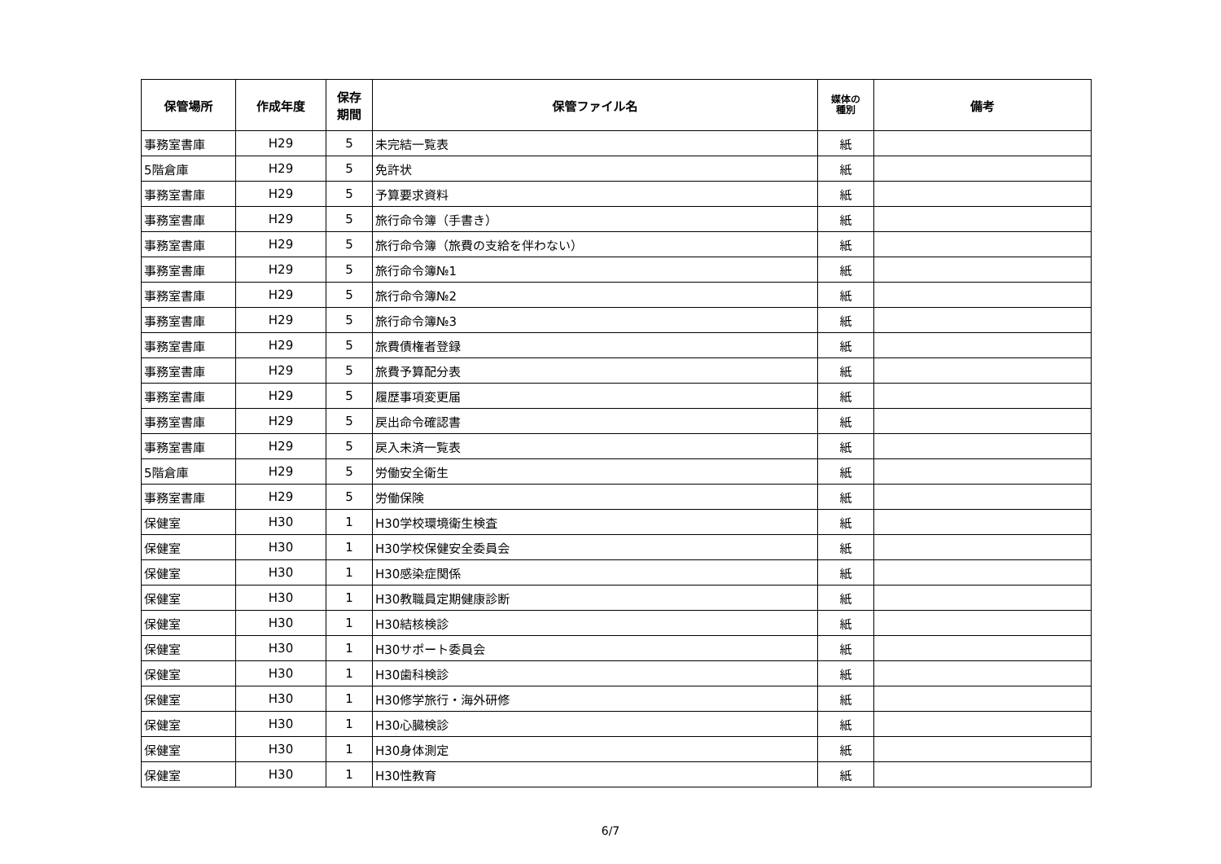| 保管場所 | 作成年度 | 保存 期間 | 保管ファイル名 | 媒体の 種別 | 備考 |
| --- | --- | --- | --- | --- | --- |
| 事務室書庫 | H29 | 5 | 未完結一覧表 | 紙 | |
| 5階倉庫 | H29 | 5 | 免許状 | 紙 | |
| 事務室書庫 | H29 | 5 | 予算要求資料 | 紙 | |
| 事務室書庫 | H29 | 5 | 旅行命令簿（手書き） | 紙 | |
| 事務室書庫 | H29 | 5 | 旅行命令簿（旅費の支給を伴わない） | 紙 | |
| 事務室書庫 | H29 | 5 | 旅行命令簿№1 | 紙 | |
| 事務室書庫 | H29 | 5 | 旅行命令簿№2 | 紙 | |
| 事務室書庫 | H29 | 5 | 旅行命令簿№3 | 紙 | |
| 事務室書庫 | H29 | 5 | 旅費債権者登録 | 紙 | |
| 事務室書庫 | H29 | 5 | 旅費予算配分表 | 紙 | |
| 事務室書庫 | H29 | 5 | 履歴事項変更届 | 紙 | |
| 事務室書庫 | H29 | 5 | 戻出命令確認書 | 紙 | |
| 事務室書庫 | H29 | 5 | 戻入未済一覧表 | 紙 | |
| 5階倉庫 | H29 | 5 | 労働安全衛生 | 紙 | |
| 事務室書庫 | H29 | 5 | 労働保険 | 紙 | |
| 保健室 | H30 | 1 | H30学校環境衛生検査 | 紙 | |
| 保健室 | H30 | 1 | H30学校保健安全委員会 | 紙 | |
| 保健室 | H30 | 1 | H30感染症関係 | 紙 | |
| 保健室 | H30 | 1 | H30教職員定期健康診断 | 紙 | |
| 保健室 | H30 | 1 | H30結核検診 | 紙 | |
| 保健室 | H30 | 1 | H30サポート委員会 | 紙 | |
| 保健室 | H30 | 1 | H30歯科検診 | 紙 | |
| 保健室 | H30 | 1 | H30修学旅行・海外研修 | 紙 | |
| 保健室 | H30 | 1 | H30心臓検診 | 紙 | |
| 保健室 | H30 | 1 | H30身体測定 | 紙 | |
| 保健室 | H30 | 1 | H30性教育 | 紙 | |
6/7